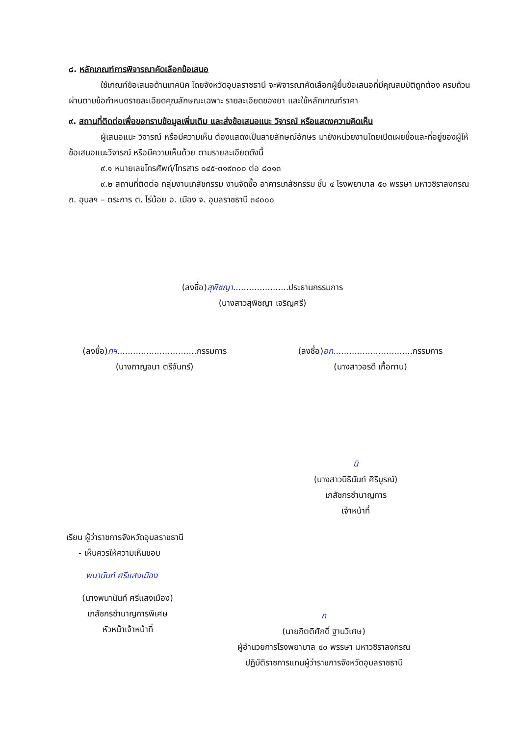๘. หลักเกณฑ์การพิจารณาคัดเลือกข้อเสนอ
ใช้เกณฑ์ข้อเสนอด้านเทคนิค โดยจังหวัดอุบลราชธานี จะพิจารณาคัดเลือกผู้ยื่นข้อเสนอที่มีคุณสมบัติถูกต้อง ครบถ้วน ผ่านตามข้อกำหนดรายละเอียดคุณลักษณะเฉพาะ รายละเอียดของยา และใช้หลักเกณฑ์ราคา
๙. สถานที่ติดต่อเพื่อขอทราบข้อมูลเพิ่มเติม และส่งข้อเสนอแนะ วิจารณ์ หรือแสดงความคิดเห็น
ผู้เสนอแนะ วิจารณ์ หรือมีความเห็น ต้องแสดงเป็นลายลักษณ์อักษร มายังหน่วยงานโดยเปิดเผยชื่อและที่อยู่ของผู้ให้ข้อเสนอแนะวิจารณ์ หรือมีความเห็นด้วย ตามรายละเอียดดังนี้
๙.๑ หมายเลขโทรศัพท์/โทรสาร ๐๔๕-๓๑๙๓๐๐ ต่อ ๘๐๑๓
๙.๒ สถานที่ติดต่อ กลุ่มงานเภสัชกรรม งานจัดซื้อ อาคารเภสัชกรรม ชั้น ๔ โรงพยาบาล ๕๐ พรรษา มหาวชิราลงกรณ ถ. อุบลฯ – ตระการ ต. ไร่น้อย อ. เมือง จ. อุบลราชธานี ๓๔๐๐๐
(ลงชื่อ)สุพิชญา.....................ประธานกรรมการ
(นางสาวสุพิชญา เจริญศรี)
(ลงชื่อ)กฯ..............................กรรมการ
(นางกาญจนา ตรีจันทร์)
(ลงชื่อ)อก..............................กรรมการ
(นางสาวอรดี เกื้อทาน)
นิ
(นางสาวนิธินันท์ ศิริบูรณ์)
เภสัชกรชำนาญการ
เจ้าหน้าที่
เรียน ผู้ว่าราชการจังหวัดอุบลราชธานี
- เห็นควรให้ความเห็นชอบ
พนานันท์ ศรีแสงเมือง
(นางพนานันท์ ศรีแสงเมือง)
เภสัชกรชำนาญการพิเศษ
หัวหน้าเจ้าหน้าที่
ก
(นายกิตติศักดิ์ ฐานวิเศษ)
ผู้อำนวยการโรงพยาบาล ๕๐ พรรษา มหาวชิราลงกรณ
ปฏิบัติราชการแทนผู้ว่าราชการจังหวัดอุบลราชธานี